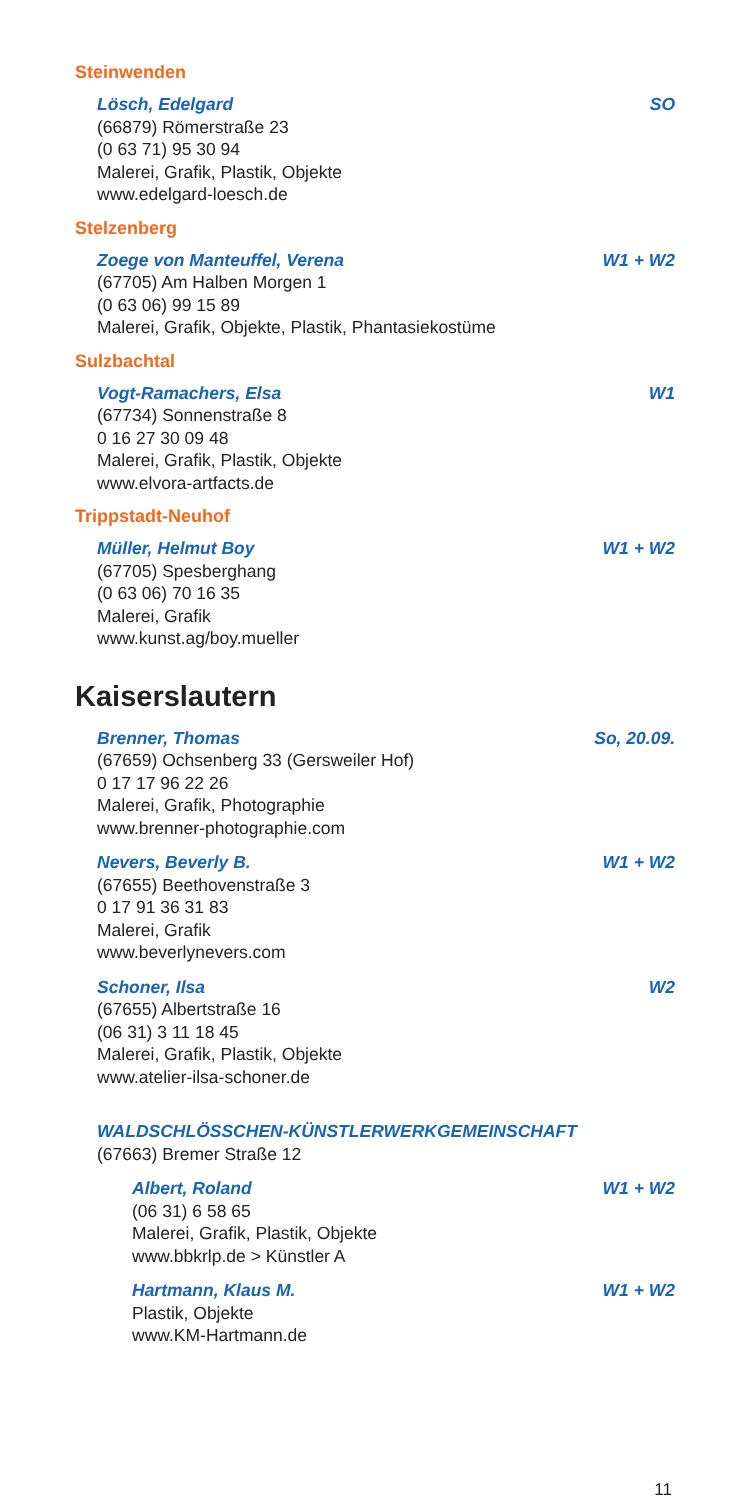Steinwenden
Lösch, Edelgard SO
(66879) Römerstraße 23
(0 63 71) 95 30 94
Malerei, Grafik, Plastik, Objekte
www.edelgard-loesch.de
Stelzenberg
Zoege von Manteuffel, Verena W1 + W2
(67705) Am Halben Morgen 1
(0 63 06) 99 15 89
Malerei, Grafik, Objekte, Plastik, Phantasiekostüme
Sulzbachtal
Vogt-Ramachers, Elsa W1
(67734) Sonnenstraße 8
0 16 27 30 09 48
Malerei, Grafik, Plastik, Objekte
www.elvora-artfacts.de
Trippstadt-Neuhof
Müller, Helmut Boy W1 + W2
(67705) Spesberghang
(0 63 06) 70 16 35
Malerei, Grafik
www.kunst.ag/boy.mueller
Kaiserslautern
Brenner, Thomas So, 20.09.
(67659) Ochsenberg 33 (Gersweiler Hof)
0 17 17 96 22 26
Malerei, Grafik, Photographie
www.brenner-photographie.com
Nevers, Beverly B. W1 + W2
(67655) Beethovenstraße 3
0 17 91 36 31 83
Malerei, Grafik
www.beverlynevers.com
Schoner, Ilsa W2
(67655) Albertstraße 16
(06 31) 3 11 18 45
Malerei, Grafik, Plastik, Objekte
www.atelier-ilsa-schoner.de
WALDSCHLÖSSCHEN-KÜNSTLERWERKGEMEINSCHAFT
(67663) Bremer Straße 12
Albert, Roland W1 + W2
(06 31) 6 58 65
Malerei, Grafik, Plastik, Objekte
www.bbkrlp.de > Künstler A
Hartmann, Klaus M. W1 + W2
Plastik, Objekte
www.KM-Hartmann.de
11